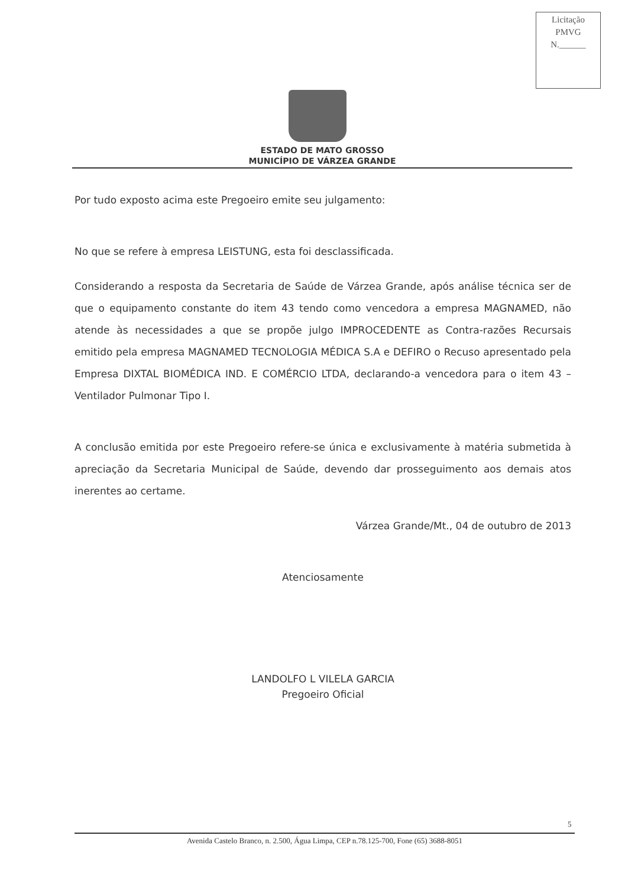Licitação
PMVG
N.______
ESTADO DE MATO GROSSO
MUNICÍPIO DE VÁRZEA GRANDE
Por tudo exposto acima este Pregoeiro emite seu julgamento:
No que se refere à empresa LEISTUNG, esta foi desclassificada.
Considerando a resposta da Secretaria de Saúde de Várzea Grande, após análise técnica ser de que o equipamento constante do item 43 tendo como vencedora a empresa MAGNAMED, não atende às necessidades a que se propõe julgo IMPROCEDENTE as Contra-razões Recursais emitido pela empresa MAGNAMED TECNOLOGIA MÉDICA S.A e DEFIRO o Recuso apresentado pela Empresa DIXTAL BIOMÉDICA IND. E COMÉRCIO LTDA, declarando-a vencedora para o item 43 – Ventilador Pulmonar Tipo I.
A conclusão emitida por este Pregoeiro refere-se única e exclusivamente à matéria submetida à apreciação da Secretaria Municipal de Saúde, devendo dar prosseguimento aos demais atos inerentes ao certame.
Várzea Grande/Mt., 04 de outubro de 2013
Atenciosamente
LANDOLFO L VILELA GARCIA
Pregoeiro Oficial
5
Avenida Castelo Branco, n. 2.500, Água Limpa, CEP n.78.125-700, Fone (65) 3688-8051